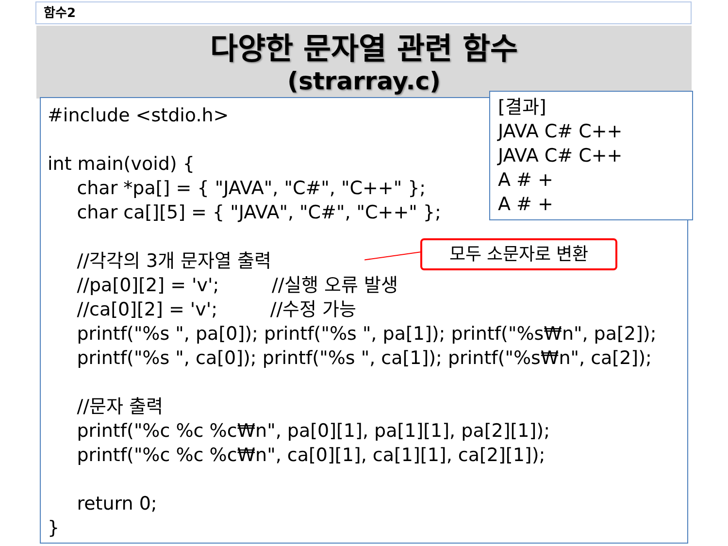함수2
다양한 문자열 관련 함수
(strarray.c)
#include <stdio.h>
int main(void) {
char *pa[] = { "JAVA", "C#", "C++" };
char ca[][5] = { "JAVA", "C#", "C++" };
//각각의 3개 문자열 출력
//pa[0][2] = 'v'; //실행 오류 발생
//ca[0][2] = 'v'; //수정 가능
printf("%s ", pa[0]); printf("%s ", pa[1]); printf("%s₩n", pa[2]);
printf("%s ", ca[0]); printf("%s ", ca[1]); printf("%s₩n", ca[2]);
//문자 출력
printf("%c %c %c₩n", pa[0][1], pa[1][1], pa[2][1]);
printf("%c %c %c₩n", ca[0][1], ca[1][1], ca[2][1]);
return 0;
}
[결과]
JAVA C# C++
JAVA C# C++
A # +
A # +
모두 소문자로 변환